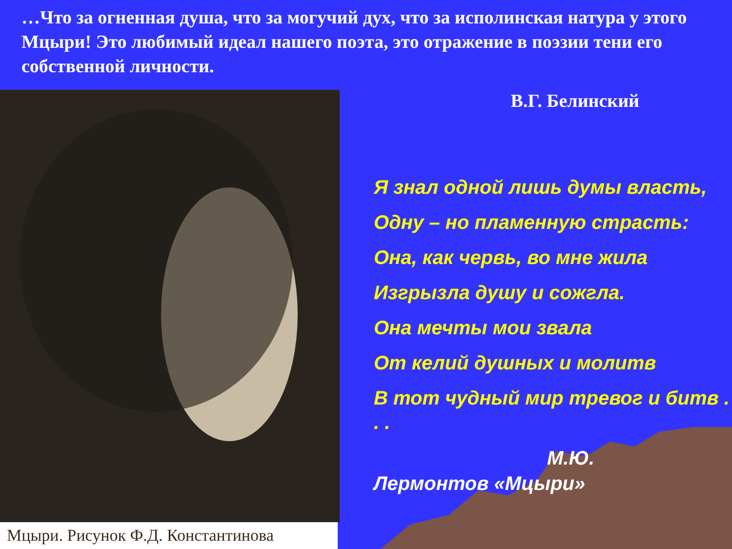…Что за огненная душа, что за могучий дух, что за исполинская натура у этого Мцыри! Это любимый идеал нашего поэта, это отражение в поэзии тени его собственной личности.
Мцыри. Рисунок Ф.Д. Константинова
В.Г. Белинский
Я знал одной лишь думы власть,
Одну – но пламенную страсть:
Она, как червь, во мне жила
Изгрызла душу и сожгла.
Она мечты мои звала
От келий душных и молитв
В тот чудный мир тревог и битв . . .
М.Ю.
Лермонтов «Мцыри»